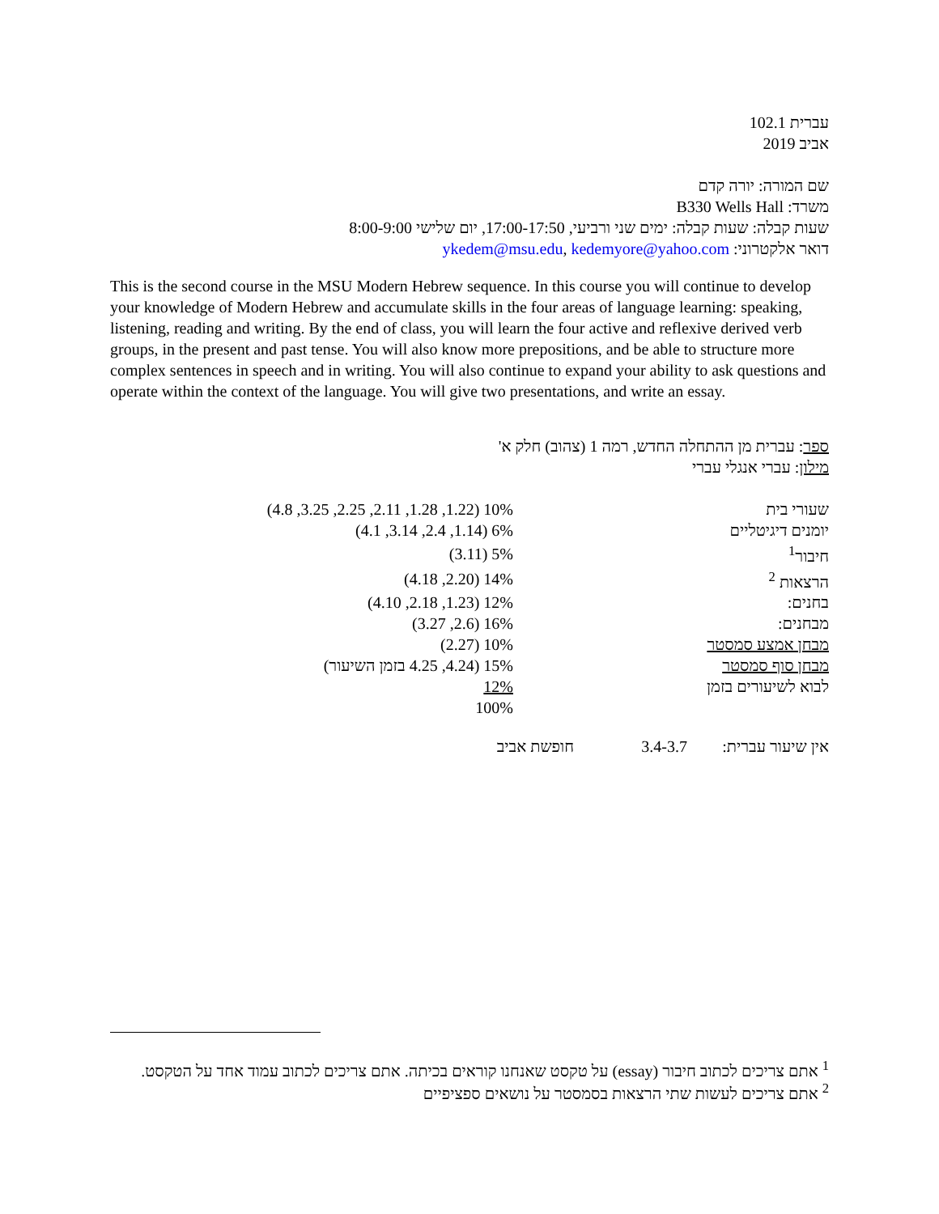עברית 102.1
אביב 2019
שם המורה: יורה קדם
משרד: B330 Wells Hall
שעות קבלה: שעות קבלה: ימים שני ורביעי, 17:00-17:50, יום שלישי 8:00-9:00
דואר אלקטרוני: ykedem@msu.edu, kedemyore@yahoo.com
This is the second course in the MSU Modern Hebrew sequence. In this course you will continue to develop your knowledge of Modern Hebrew and accumulate skills in the four areas of language learning: speaking, listening, reading and writing. By the end of class, you will learn the four active and reflexive derived verb groups, in the present and past tense. You will also know more prepositions, and be able to structure more complex sentences in speech and in writing. You will also continue to expand your ability to ask questions and operate within the context of the language. You will give two presentations, and write an essay.
ספר: עברית מן ההתחלה החדש, רמה 1 (צהוב) חלק א'
מילון: עברי אנגלי עברי
| שעורי בית | 10% (1.22, 1.28, 2.11, 2.25, 3.25, 4.8) |
| יומנים דיגיטליים | 6% (1.14, 2.4, 3.14, 4.1) |
| חיבור<sup>1</sup> | 5% (3.11) |
| הרצאות <sup>2</sup> | 14% (2.20, 4.18) |
| בחנים: | 12% (1.23, 2.18, 4.10) |
| מבחנים: | 16% (2.6, 3.27) |
| מבחן אמצע סמסטר | 10% (2.27) |
| מבחן סוף סמסטר | 15% (4.24, 4.25 בזמן השיעור) |
| לבוא לשיעורים בזמן | 12% |
| | 100% |
| אין שיעור עברית: | 3.4-3.7 | חופשת אביב |
<sup>1</sup> אתם צריכים לכתוב חיבור (essay) על טקסט שאנחנו קוראים בכיתה. אתם צריכים לכתוב עמוד אחד על הטקסט.
<sup>2</sup> אתם צריכים לעשות שתי הרצאות בסמסטר על נושאים ספציפיים